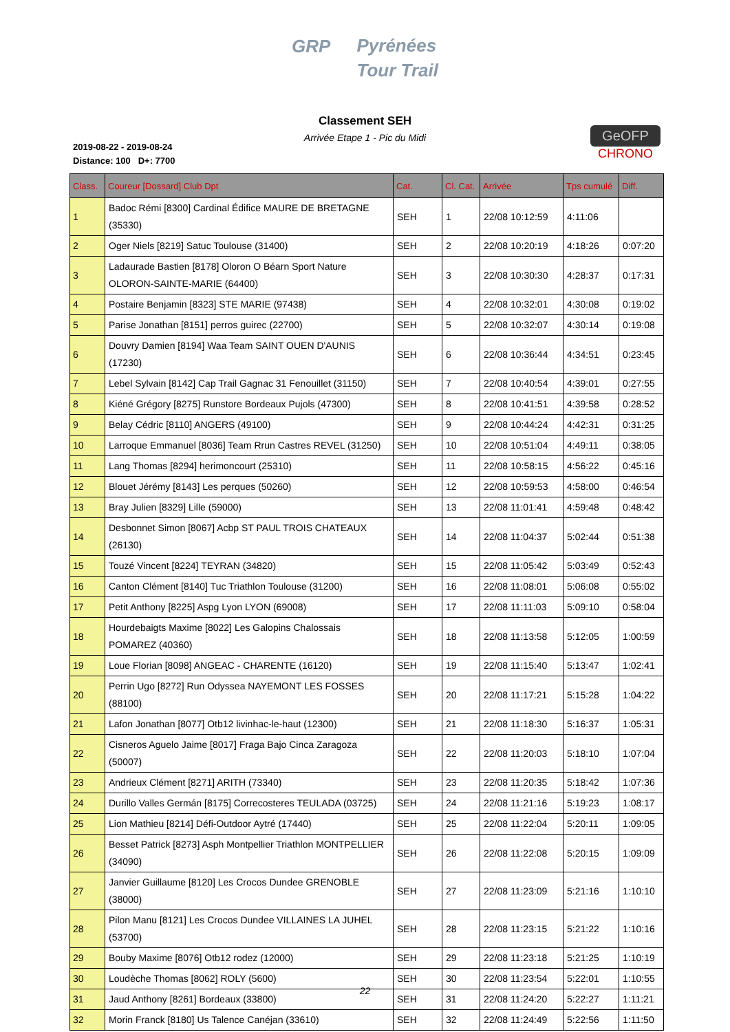GRP Pyrénées
Tour Trail
Classement SEH
Arrivée Etape 1 - Pic du Midi
2019-08-22 - 2019-08-24
Distance: 100 D+: 7700
GeOFP
CHRONO
| Class. | Coureur [Dossard] Club Dpt | Cat. | Cl. Cat. | Arrivée | Tps cumulé | Diff. |
| --- | --- | --- | --- | --- | --- | --- |
| 1 | Badoc Rémi [8300] Cardinal Édifice MAURE DE BRETAGNE (35330) | SEH | 1 | 22/08 10:12:59 | 4:11:06 | |
| 2 | Oger Niels [8219] Satuc Toulouse (31400) | SEH | 2 | 22/08 10:20:19 | 4:18:26 | 0:07:20 |
| 3 | Ladaurade Bastien [8178] Oloron O Béarn Sport Nature OLORON-SAINTE-MARIE (64400) | SEH | 3 | 22/08 10:30:30 | 4:28:37 | 0:17:31 |
| 4 | Postaire Benjamin [8323] STE MARIE (97438) | SEH | 4 | 22/08 10:32:01 | 4:30:08 | 0:19:02 |
| 5 | Parise Jonathan [8151] perros guirec (22700) | SEH | 5 | 22/08 10:32:07 | 4:30:14 | 0:19:08 |
| 6 | Douvry Damien [8194] Waa Team SAINT OUEN D'AUNIS (17230) | SEH | 6 | 22/08 10:36:44 | 4:34:51 | 0:23:45 |
| 7 | Lebel Sylvain [8142] Cap Trail Gagnac 31 Fenouillet (31150) | SEH | 7 | 22/08 10:40:54 | 4:39:01 | 0:27:55 |
| 8 | Kiéné Grégory [8275] Runstore Bordeaux Pujols (47300) | SEH | 8 | 22/08 10:41:51 | 4:39:58 | 0:28:52 |
| 9 | Belay Cédric [8110] ANGERS (49100) | SEH | 9 | 22/08 10:44:24 | 4:42:31 | 0:31:25 |
| 10 | Larroque Emmanuel [8036] Team Rrun Castres REVEL (31250) | SEH | 10 | 22/08 10:51:04 | 4:49:11 | 0:38:05 |
| 11 | Lang Thomas [8294] herimoncourt (25310) | SEH | 11 | 22/08 10:58:15 | 4:56:22 | 0:45:16 |
| 12 | Blouet Jérémy [8143] Les perques (50260) | SEH | 12 | 22/08 10:59:53 | 4:58:00 | 0:46:54 |
| 13 | Bray Julien [8329] Lille (59000) | SEH | 13 | 22/08 11:01:41 | 4:59:48 | 0:48:42 |
| 14 | Desbonnet Simon [8067] Acbp ST PAUL TROIS CHATEAUX (26130) | SEH | 14 | 22/08 11:04:37 | 5:02:44 | 0:51:38 |
| 15 | Touzé Vincent [8224] TEYRAN (34820) | SEH | 15 | 22/08 11:05:42 | 5:03:49 | 0:52:43 |
| 16 | Canton Clément [8140] Tuc Triathlon Toulouse (31200) | SEH | 16 | 22/08 11:08:01 | 5:06:08 | 0:55:02 |
| 17 | Petit Anthony [8225] Aspg Lyon LYON (69008) | SEH | 17 | 22/08 11:11:03 | 5:09:10 | 0:58:04 |
| 18 | Hourdebaigts Maxime [8022] Les Galopins Chalossais POMAREZ (40360) | SEH | 18 | 22/08 11:13:58 | 5:12:05 | 1:00:59 |
| 19 | Loue Florian [8098] ANGEAC - CHARENTE (16120) | SEH | 19 | 22/08 11:15:40 | 5:13:47 | 1:02:41 |
| 20 | Perrin Ugo [8272] Run Odyssea NAYEMONT LES FOSSES (88100) | SEH | 20 | 22/08 11:17:21 | 5:15:28 | 1:04:22 |
| 21 | Lafon Jonathan [8077] Otb12 livinhac-le-haut (12300) | SEH | 21 | 22/08 11:18:30 | 5:16:37 | 1:05:31 |
| 22 | Cisneros Aguelo Jaime [8017] Fraga Bajo Cinca Zaragoza (50007) | SEH | 22 | 22/08 11:20:03 | 5:18:10 | 1:07:04 |
| 23 | Andrieux Clément [8271] ARITH (73340) | SEH | 23 | 22/08 11:20:35 | 5:18:42 | 1:07:36 |
| 24 | Durillo Valles Germán [8175] Correcosteres TEULADA (03725) | SEH | 24 | 22/08 11:21:16 | 5:19:23 | 1:08:17 |
| 25 | Lion Mathieu [8214] Défi-Outdoor Aytré (17440) | SEH | 25 | 22/08 11:22:04 | 5:20:11 | 1:09:05 |
| 26 | Besset Patrick [8273] Asph Montpellier Triathlon MONTPELLIER (34090) | SEH | 26 | 22/08 11:22:08 | 5:20:15 | 1:09:09 |
| 27 | Janvier Guillaume [8120] Les Crocos Dundee GRENOBLE (38000) | SEH | 27 | 22/08 11:23:09 | 5:21:16 | 1:10:10 |
| 28 | Pilon Manu [8121] Les Crocos Dundee VILLAINES LA JUHEL (53700) | SEH | 28 | 22/08 11:23:15 | 5:21:22 | 1:10:16 |
| 29 | Bouby Maxime [8076] Otb12 rodez (12000) | SEH | 29 | 22/08 11:23:18 | 5:21:25 | 1:10:19 |
| 30 | Loudèche Thomas [8062] ROLY (5600) | SEH | 30 | 22/08 11:23:54 | 5:22:01 | 1:10:55 |
| 31 | Jaud Anthony [8261] Bordeaux (33800) | SEH | 31 | 22/08 11:24:20 | 5:22:27 | 1:11:21 |
| 32 | Morin Franck [8180] Us Talence Canéjan (33610) | SEH | 32 | 22/08 11:24:49 | 5:22:56 | 1:11:50 |
22